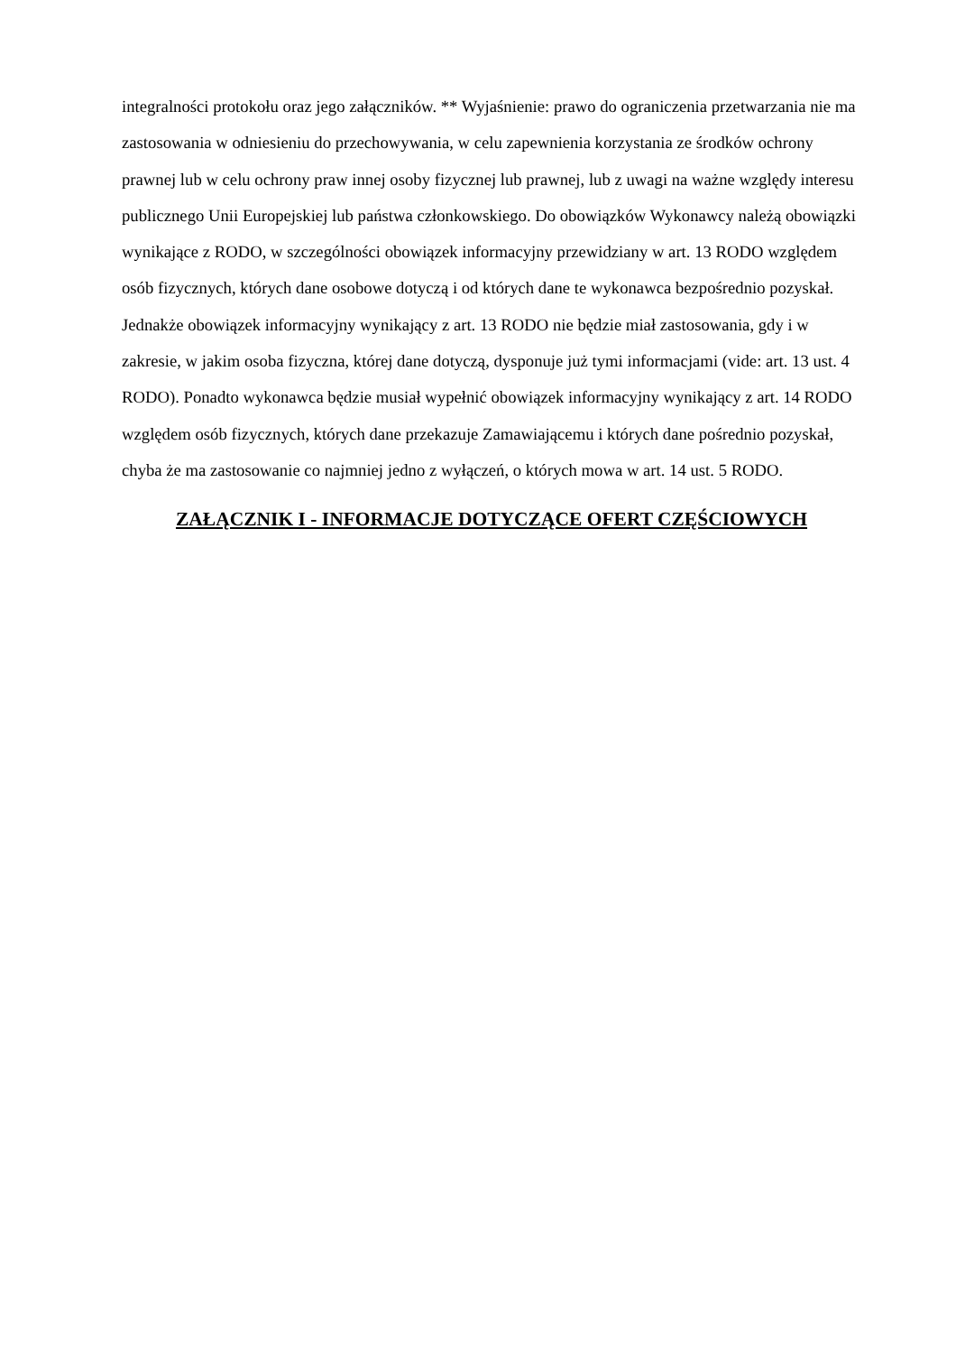integralności protokołu oraz jego załączników. ** Wyjaśnienie: prawo do ograniczenia przetwarzania nie ma zastosowania w odniesieniu do przechowywania, w celu zapewnienia korzystania ze środków ochrony prawnej lub w celu ochrony praw innej osoby fizycznej lub prawnej, lub z uwagi na ważne względy interesu publicznego Unii Europejskiej lub państwa członkowskiego. Do obowiązków Wykonawcy należą obowiązki wynikające z RODO, w szczególności obowiązek informacyjny przewidziany w art. 13 RODO względem osób fizycznych, których dane osobowe dotyczą i od których dane te wykonawca bezpośrednio pozyskał. Jednakże obowiązek informacyjny wynikający z art. 13 RODO nie będzie miał zastosowania, gdy i w zakresie, w jakim osoba fizyczna, której dane dotyczą, dysponuje już tymi informacjami (vide: art. 13 ust. 4 RODO). Ponadto wykonawca będzie musiał wypełnić obowiązek informacyjny wynikający z art. 14 RODO względem osób fizycznych, których dane przekazuje Zamawiającemu i których dane pośrednio pozyskał, chyba że ma zastosowanie co najmniej jedno z wyłączeń, o których mowa w art. 14 ust. 5 RODO.
ZAŁĄCZNIK I - INFORMACJE DOTYCZĄCE OFERT CZĘŚCIOWYCH